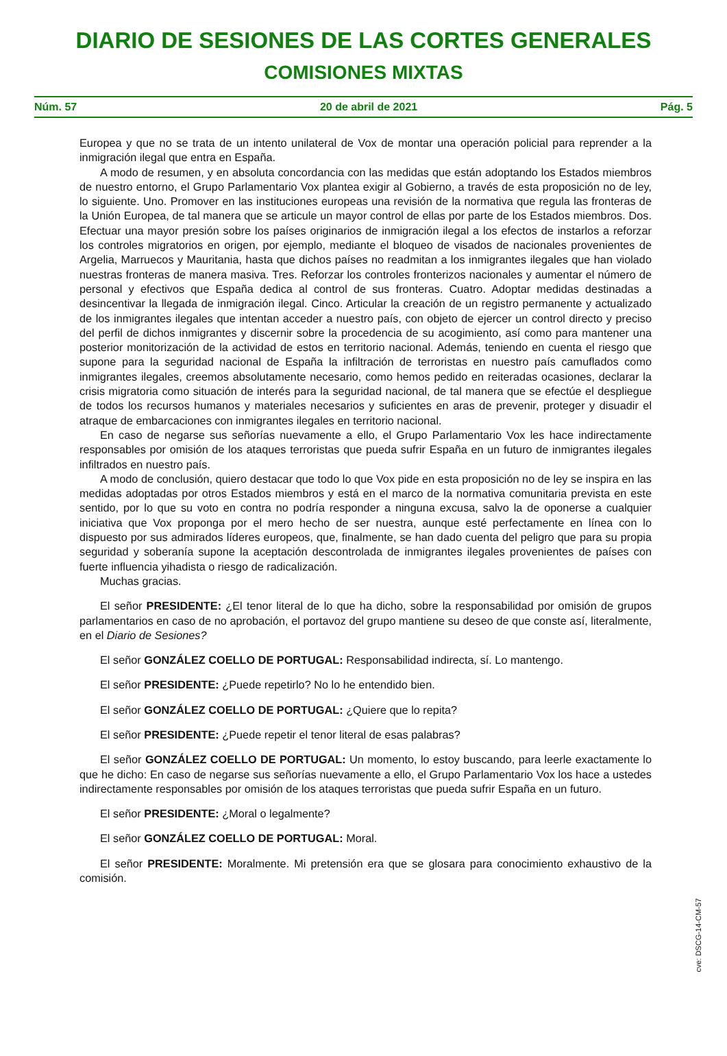DIARIO DE SESIONES DE LAS CORTES GENERALES
COMISIONES MIXTAS
Núm. 57 20 de abril de 2021 Pág. 5
Europea y que no se trata de un intento unilateral de Vox de montar una operación policial para reprender a la inmigración ilegal que entra en España.
A modo de resumen, y en absoluta concordancia con las medidas que están adoptando los Estados miembros de nuestro entorno, el Grupo Parlamentario Vox plantea exigir al Gobierno, a través de esta proposición no de ley, lo siguiente. Uno. Promover en las instituciones europeas una revisión de la normativa que regula las fronteras de la Unión Europea, de tal manera que se articule un mayor control de ellas por parte de los Estados miembros. Dos. Efectuar una mayor presión sobre los países originarios de inmigración ilegal a los efectos de instarlos a reforzar los controles migratorios en origen, por ejemplo, mediante el bloqueo de visados de nacionales provenientes de Argelia, Marruecos y Mauritania, hasta que dichos países no readmitan a los inmigrantes ilegales que han violado nuestras fronteras de manera masiva. Tres. Reforzar los controles fronterizos nacionales y aumentar el número de personal y efectivos que España dedica al control de sus fronteras. Cuatro. Adoptar medidas destinadas a desincentivar la llegada de inmigración ilegal. Cinco. Articular la creación de un registro permanente y actualizado de los inmigrantes ilegales que intentan acceder a nuestro país, con objeto de ejercer un control directo y preciso del perfil de dichos inmigrantes y discernir sobre la procedencia de su acogimiento, así como para mantener una posterior monitorización de la actividad de estos en territorio nacional. Además, teniendo en cuenta el riesgo que supone para la seguridad nacional de España la infiltración de terroristas en nuestro país camuflados como inmigrantes ilegales, creemos absolutamente necesario, como hemos pedido en reiteradas ocasiones, declarar la crisis migratoria como situación de interés para la seguridad nacional, de tal manera que se efectúe el despliegue de todos los recursos humanos y materiales necesarios y suficientes en aras de prevenir, proteger y disuadir el atraque de embarcaciones con inmigrantes ilegales en territorio nacional.
En caso de negarse sus señorías nuevamente a ello, el Grupo Parlamentario Vox les hace indirectamente responsables por omisión de los ataques terroristas que pueda sufrir España en un futuro de inmigrantes ilegales infiltrados en nuestro país.
A modo de conclusión, quiero destacar que todo lo que Vox pide en esta proposición no de ley se inspira en las medidas adoptadas por otros Estados miembros y está en el marco de la normativa comunitaria prevista en este sentido, por lo que su voto en contra no podría responder a ninguna excusa, salvo la de oponerse a cualquier iniciativa que Vox proponga por el mero hecho de ser nuestra, aunque esté perfectamente en línea con lo dispuesto por sus admirados líderes europeos, que, finalmente, se han dado cuenta del peligro que para su propia seguridad y soberanía supone la aceptación descontrolada de inmigrantes ilegales provenientes de países con fuerte influencia yihadista o riesgo de radicalización.
Muchas gracias.
El señor PRESIDENTE: ¿El tenor literal de lo que ha dicho, sobre la responsabilidad por omisión de grupos parlamentarios en caso de no aprobación, el portavoz del grupo mantiene su deseo de que conste así, literalmente, en el Diario de Sesiones?
El señor GONZÁLEZ COELLO DE PORTUGAL: Responsabilidad indirecta, sí. Lo mantengo.
El señor PRESIDENTE: ¿Puede repetirlo? No lo he entendido bien.
El señor GONZÁLEZ COELLO DE PORTUGAL: ¿Quiere que lo repita?
El señor PRESIDENTE: ¿Puede repetir el tenor literal de esas palabras?
El señor GONZÁLEZ COELLO DE PORTUGAL: Un momento, lo estoy buscando, para leerle exactamente lo que he dicho: En caso de negarse sus señorías nuevamente a ello, el Grupo Parlamentario Vox los hace a ustedes indirectamente responsables por omisión de los ataques terroristas que pueda sufrir España en un futuro.
El señor PRESIDENTE: ¿Moral o legalmente?
El señor GONZÁLEZ COELLO DE PORTUGAL: Moral.
El señor PRESIDENTE: Moralmente. Mi pretensión era que se glosara para conocimiento exhaustivo de la comisión.
cve: DSCG-14-CM-57